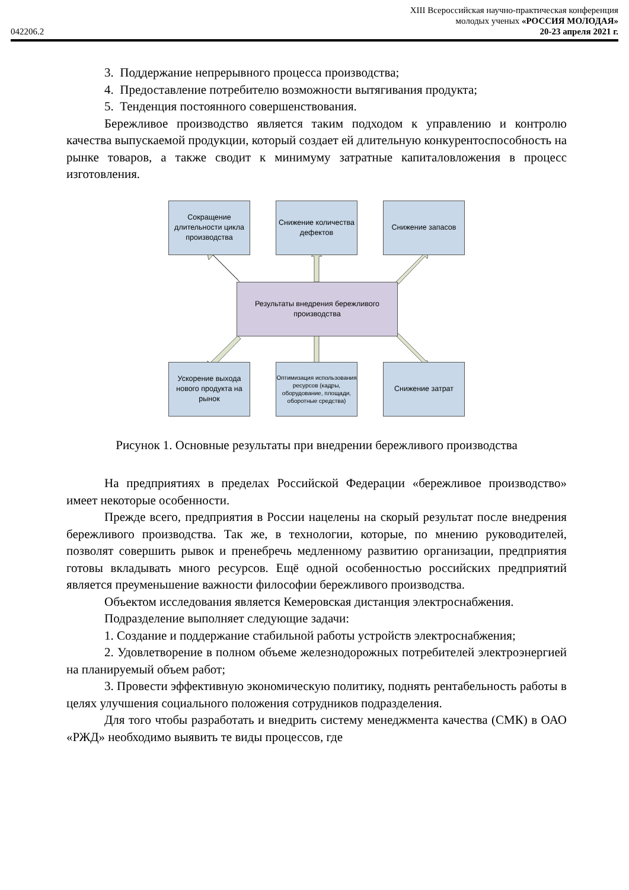XIII Всероссийская научно-практическая конференция
молодых ученых «РОССИЯ МОЛОДАЯ»
042206.2 20-23 апреля 2021 г.
3. Поддержание непрерывного процесса производства;
4. Предоставление потребителю возможности вытягивания продукта;
5. Тенденция постоянного совершенствования.
Бережливое производство является таким подходом к управлению и контролю качества выпускаемой продукции, который создает ей длительную конкурентоспособность на рынке товаров, а также сводит к минимуму затратные капиталовложения в процесс изготовления.
Сокращение длительности цикла производства
Снижение количества дефектов
Снижение запасов
Результаты внедрения бережливого производства
Ускорение выхода нового продукта на рынок
Оптимизация использования ресурсов (кадры, оборудование, площади, оборотные средства)
Снижение затрат
Рисунок 1. Основные результаты при внедрении бережливого производства
На предприятиях в пределах Российской Федерации «бережливое производство» имеет некоторые особенности.
Прежде всего, предприятия в России нацелены на скорый результат после внедрения бережливого производства. Так же, в технологии, которые, по мнению руководителей, позволят совершить рывок и пренебречь медленному развитию организации, предприятия готовы вкладывать много ресурсов. Ещё одной особенностью российских предприятий является преуменьшение важности философии бережливого производства.
Объектом исследования является Кемеровская дистанция электроснабжения.
Подразделение выполняет следующие задачи:
1. Создание и поддержание стабильной работы устройств электроснабжения;
2. Удовлетворение в полном объеме железнодорожных потребителей электроэнергией на планируемый объем работ;
3. Провести эффективную экономическую политику, поднять рентабельность работы в целях улучшения социального положения сотрудников подразделения.
Для того чтобы разработать и внедрить систему менеджмента качества (СМК) в ОАО «РЖД» необходимо выявить те виды процессов, где